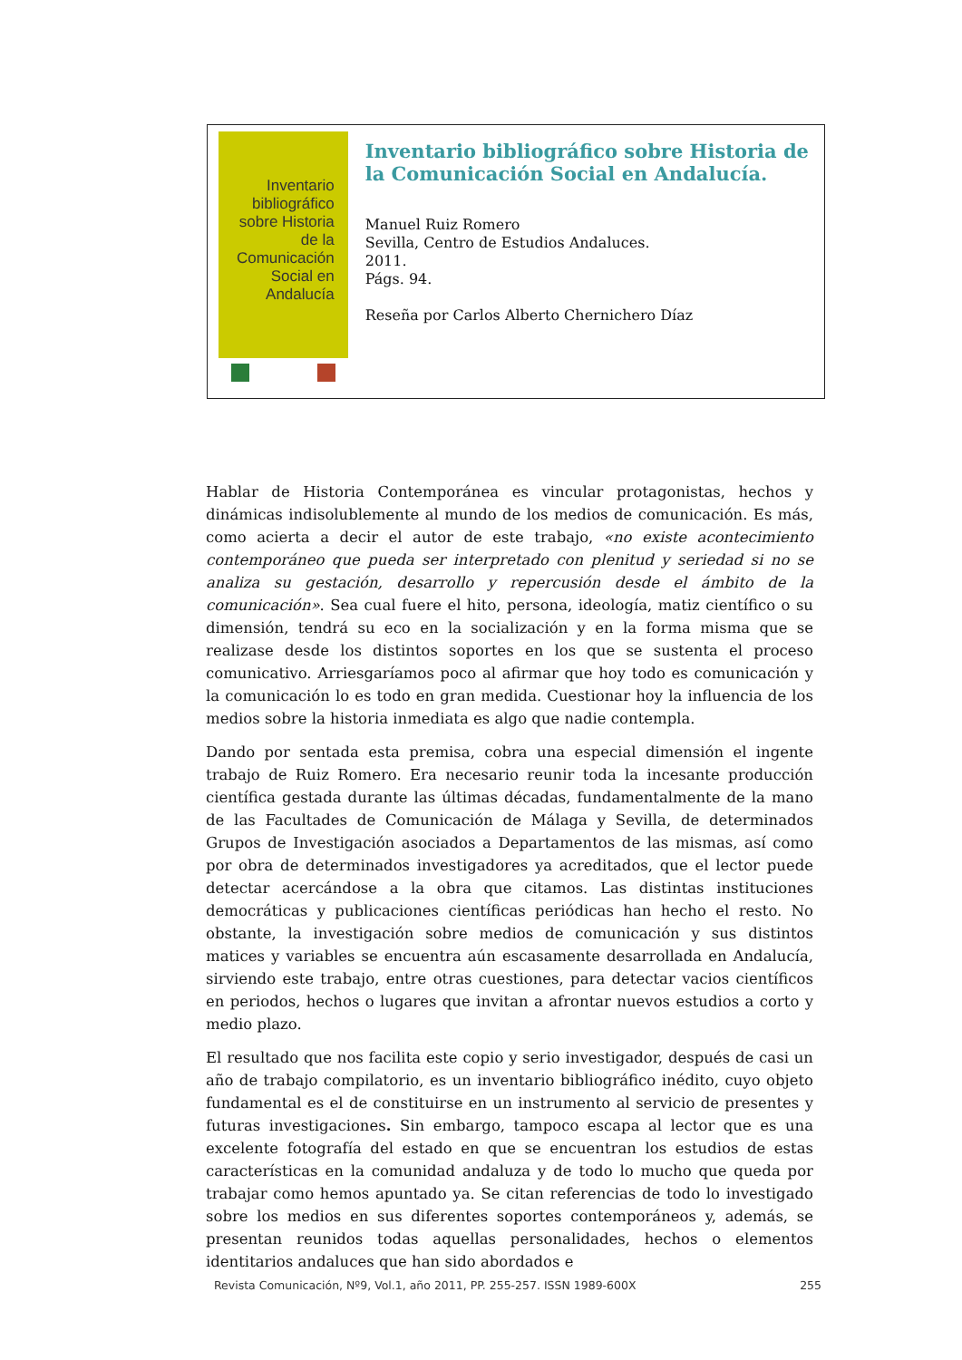Inventario bibliográfico
sobre Historia de la
Comunicación Social en
Andalucía
Inventario bibliográfico sobre Historia de la Comunicación Social en Andalucía.
Manuel Ruiz Romero
Sevilla, Centro de Estudios Andaluces.
2011.
Págs. 94.
Reseña por Carlos Alberto Chernichero Díaz
Hablar de Historia Contemporánea es vincular protagonistas, hechos y dinámicas indisolublemente al mundo de los medios de comunicación. Es más, como acierta a decir el autor de este trabajo, «no existe acontecimiento contemporáneo que pueda ser interpretado con plenitud y seriedad si no se analiza su gestación, desarrollo y repercusión desde el ámbito de la comunicación». Sea cual fuere el hito, persona, ideología, matiz científico o su dimensión, tendrá su eco en la socialización y en la forma misma que se realizase desde los distintos soportes en los que se sustenta el proceso comunicativo. Arriesgaríamos poco al afirmar que hoy todo es comunicación y la comunicación lo es todo en gran medida. Cuestionar hoy la influencia de los medios sobre la historia inmediata es algo que nadie contempla.
Dando por sentada esta premisa, cobra una especial dimensión el ingente trabajo de Ruiz Romero. Era necesario reunir toda la incesante producción científica gestada durante las últimas décadas, fundamentalmente de la mano de las Facultades de Comunicación de Málaga y Sevilla, de determinados Grupos de Investigación asociados a Departamentos de las mismas, así como por obra de determinados investigadores ya acreditados, que el lector puede detectar acercándose a la obra que citamos. Las distintas instituciones democráticas y publicaciones científicas periódicas han hecho el resto. No obstante, la investigación sobre medios de comunicación y sus distintos matices y variables se encuentra aún escasamente desarrollada en Andalucía, sirviendo este trabajo, entre otras cuestiones, para detectar vacios científicos en periodos, hechos o lugares que invitan a afrontar nuevos estudios a corto y medio plazo.
El resultado que nos facilita este copio y serio investigador, después de casi un año de trabajo compilatorio, es un inventario bibliográfico inédito, cuyo objeto fundamental es el de constituirse en un instrumento al servicio de presentes y futuras investigaciones. Sin embargo, tampoco escapa al lector que es una excelente fotografía del estado en que se encuentran los estudios de estas características en la comunidad andaluza y de todo lo mucho que queda por trabajar como hemos apuntado ya. Se citan referencias de todo lo investigado sobre los medios en sus diferentes soportes contemporáneos y, además, se presentan reunidos todas aquellas personalidades, hechos o elementos identitarios andaluces que han sido abordados e
Revista Comunicación, Nº9, Vol.1, año 2011, PP. 255-257. ISSN 1989-600X 255